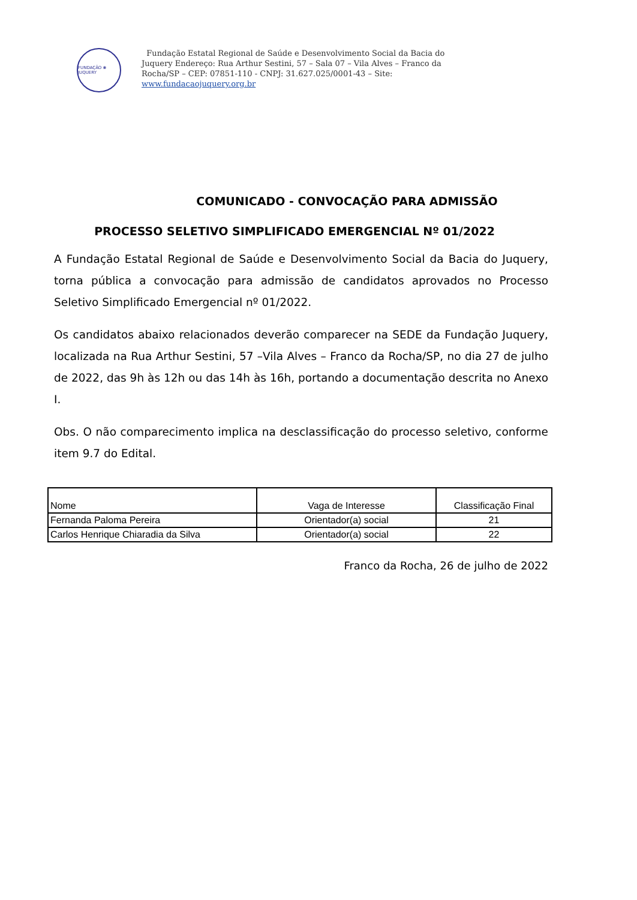FUNDAÇÃO ❀ JUQUERY
Fundação Estatal Regional de Saúde e Desenvolvimento Social da Bacia do Juquery Endereço: Rua Arthur Sestini, 57 – Sala 07 – Vila Alves – Franco da Rocha/SP – CEP: 07851-110 - CNPJ: 31.627.025/0001-43 – Site: www.fundacaojuquery.org.br
COMUNICADO - CONVOCAÇÃO PARA ADMISSÃO
PROCESSO SELETIVO SIMPLIFICADO EMERGENCIAL Nº 01/2022
A Fundação Estatal Regional de Saúde e Desenvolvimento Social da Bacia do Juquery, torna pública a convocação para admissão de candidatos aprovados no Processo Seletivo Simplificado Emergencial nº 01/2022.
Os candidatos abaixo relacionados deverão comparecer na SEDE da Fundação Juquery, localizada na Rua Arthur Sestini, 57 –Vila Alves – Franco da Rocha/SP, no dia 27 de julho de 2022, das 9h às 12h ou das 14h às 16h, portando a documentação descrita no Anexo I.
Obs. O não comparecimento implica na desclassificação do processo seletivo, conforme item 9.7 do Edital.
| Nome | Vaga de Interesse | Classificação Final |
| --- | --- | --- |
| Fernanda Paloma Pereira | Orientador(a) social | 21 |
| Carlos Henrique Chiaradia da Silva | Orientador(a) social | 22 |
Franco da Rocha, 26 de julho de 2022